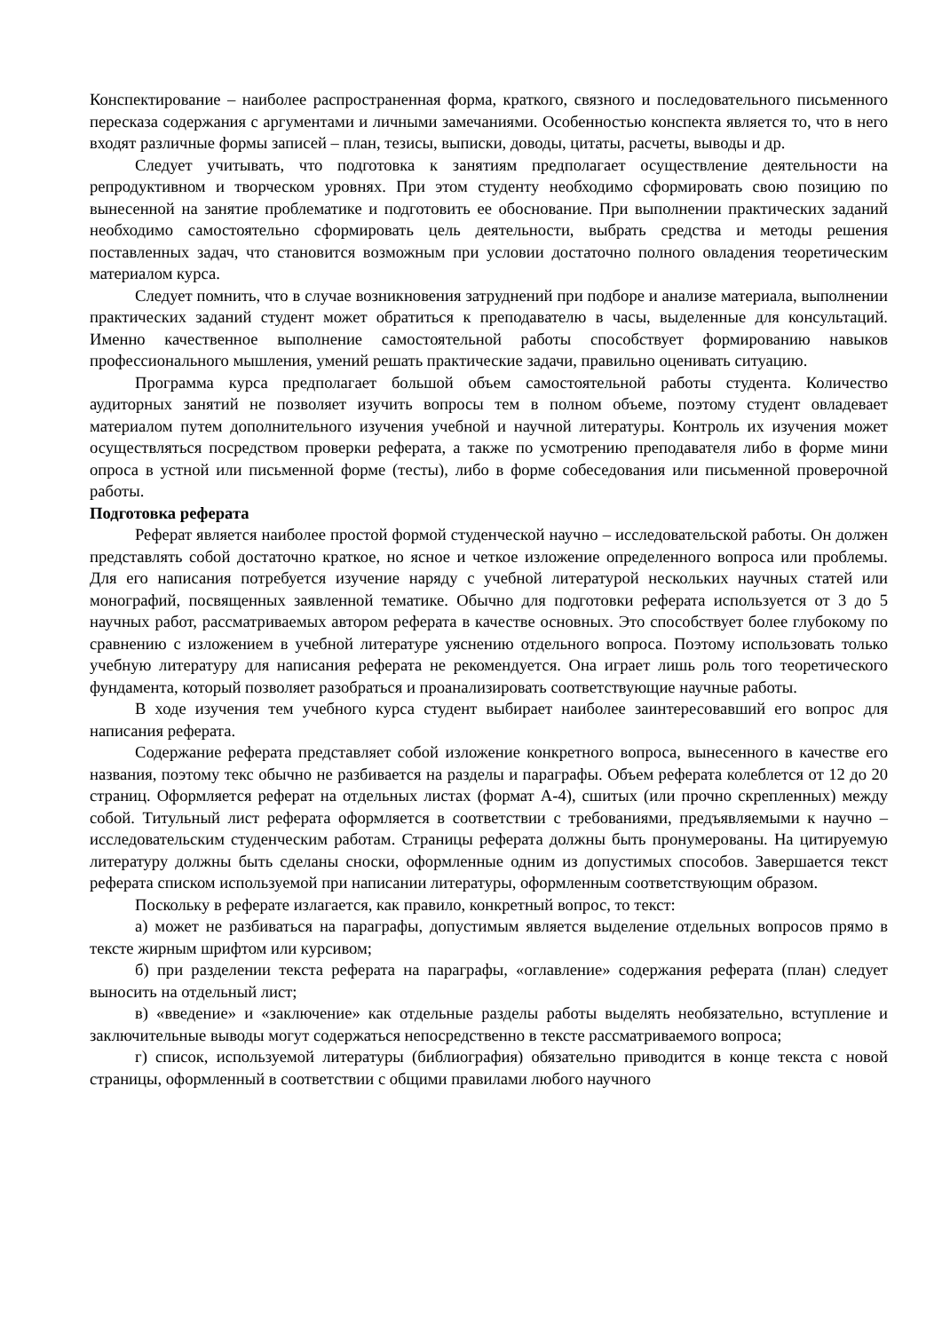Конспектирование – наиболее распространенная форма, краткого, связного и последовательного письменного пересказа содержания с аргументами и личными замечаниями. Особенностью конспекта является то, что в него входят различные формы записей – план, тезисы, выписки, доводы, цитаты, расчеты, выводы и др.
Следует учитывать, что подготовка к занятиям предполагает осуществление деятельности на репродуктивном и творческом уровнях. При этом студенту необходимо сформировать свою позицию по вынесенной на занятие проблематике и подготовить ее обоснование. При выполнении практических заданий необходимо самостоятельно сформировать цель деятельности, выбрать средства и методы решения поставленных задач, что становится возможным при условии достаточно полного овладения теоретическим материалом курса.
Следует помнить, что в случае возникновения затруднений при подборе и анализе материала, выполнении практических заданий студент может обратиться к преподавателю в часы, выделенные для консультаций. Именно качественное выполнение самостоятельной работы способствует формированию навыков профессионального мышления, умений решать практические задачи, правильно оценивать ситуацию.
Программа курса предполагает большой объем самостоятельной работы студента. Количество аудиторных занятий не позволяет изучить вопросы тем в полном объеме, поэтому студент овладевает материалом путем дополнительного изучения учебной и научной литературы. Контроль их изучения может осуществляться посредством проверки реферата, а также по усмотрению преподавателя либо в форме мини опроса в устной или письменной форме (тесты), либо в форме собеседования или письменной проверочной работы.
Подготовка реферата
Реферат является наиболее простой формой студенческой научно – исследовательской работы. Он должен представлять собой достаточно краткое, но ясное и четкое изложение определенного вопроса или проблемы. Для его написания потребуется изучение наряду с учебной литературой нескольких научных статей или монографий, посвященных заявленной тематике. Обычно для подготовки реферата используется от 3 до 5 научных работ, рассматриваемых автором реферата в качестве основных. Это способствует более глубокому по сравнению с изложением в учебной литературе уяснению отдельного вопроса. Поэтому использовать только учебную литературу для написания реферата не рекомендуется. Она играет лишь роль того теоретического фундамента, который позволяет разобраться и проанализировать соответствующие научные работы.
В ходе изучения тем учебного курса студент выбирает наиболее заинтересовавший его вопрос для написания реферата.
Содержание реферата представляет собой изложение конкретного вопроса, вынесенного в качестве его названия, поэтому текс обычно не разбивается на разделы и параграфы. Объем реферата колеблется от 12 до 20 страниц. Оформляется реферат на отдельных листах (формат А-4), сшитых (или прочно скрепленных) между собой. Титульный лист реферата оформляется в соответствии с требованиями, предъявляемыми к научно – исследовательским студенческим работам. Страницы реферата должны быть пронумерованы. На цитируемую литературу должны быть сделаны сноски, оформленные одним из допустимых способов. Завершается текст реферата списком используемой при написании литературы, оформленным соответствующим образом.
Поскольку в реферате излагается, как правило, конкретный вопрос, то текст:
а) может не разбиваться на параграфы, допустимым является выделение отдельных вопросов прямо в тексте жирным шрифтом или курсивом;
б) при разделении текста реферата на параграфы, «оглавление» содержания реферата (план) следует выносить на отдельный лист;
в) «введение» и «заключение» как отдельные разделы работы выделять необязательно, вступление и заключительные выводы могут содержаться непосредственно в тексте рассматриваемого вопроса;
г) список, используемой литературы (библиография) обязательно приводится в конце текста с новой страницы, оформленный в соответствии с общими правилами любого научного